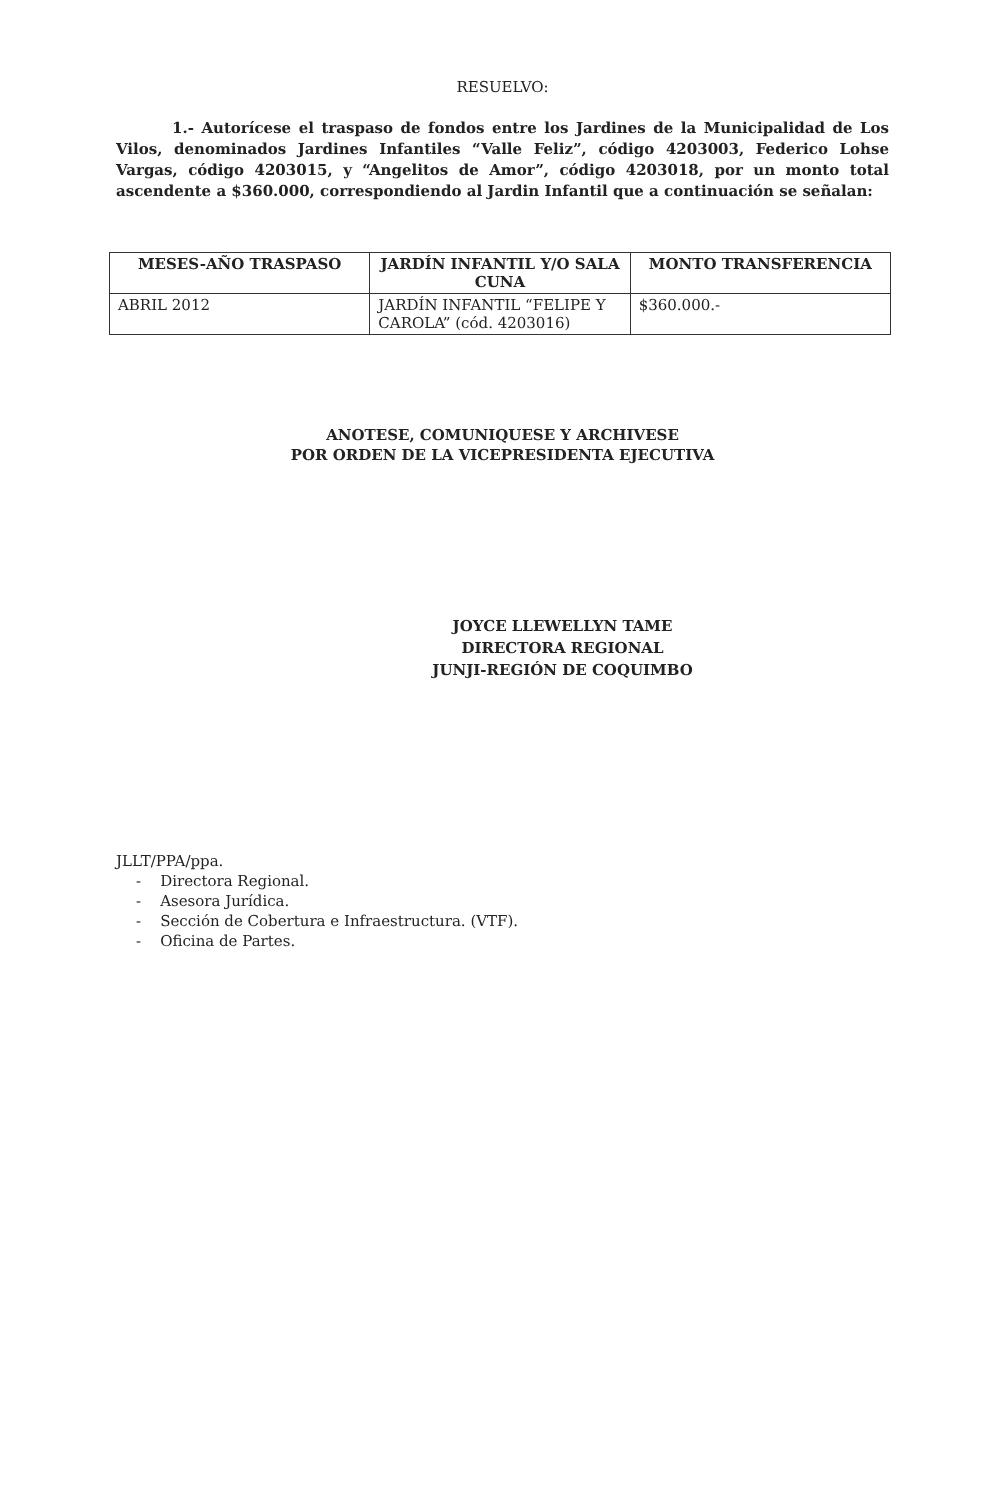RESUELVO:
1.- Autorícese el traspaso de fondos entre los Jardines de la Municipalidad de Los Vilos, denominados Jardines Infantiles “Valle Feliz”, código 4203003, Federico Lohse Vargas, código 4203015, y “Angelitos de Amor”, código 4203018, por un monto total ascendente a $360.000, correspondiendo al Jardin Infantil que a continuación se señalan:
| MESES-AÑO TRASPASO | JARDÍN INFANTIL Y/O SALA CUNA | MONTO TRANSFERENCIA |
| --- | --- | --- |
| ABRIL 2012 | JARDÍN INFANTIL “FELIPE Y CAROLA” (cód. 4203016) | $360.000.- |
ANOTESE, COMUNIQUESE Y ARCHIVESE
POR ORDEN DE LA VICEPRESIDENTA EJECUTIVA
JOYCE LLEWELLYN TAME
DIRECTORA REGIONAL
JUNJI-REGIÓN DE COQUIMBO
JLLT/PPA/ppa.
- Directora Regional.
- Asesora Jurídica.
- Sección de Cobertura e Infraestructura. (VTF).
- Oficina de Partes.